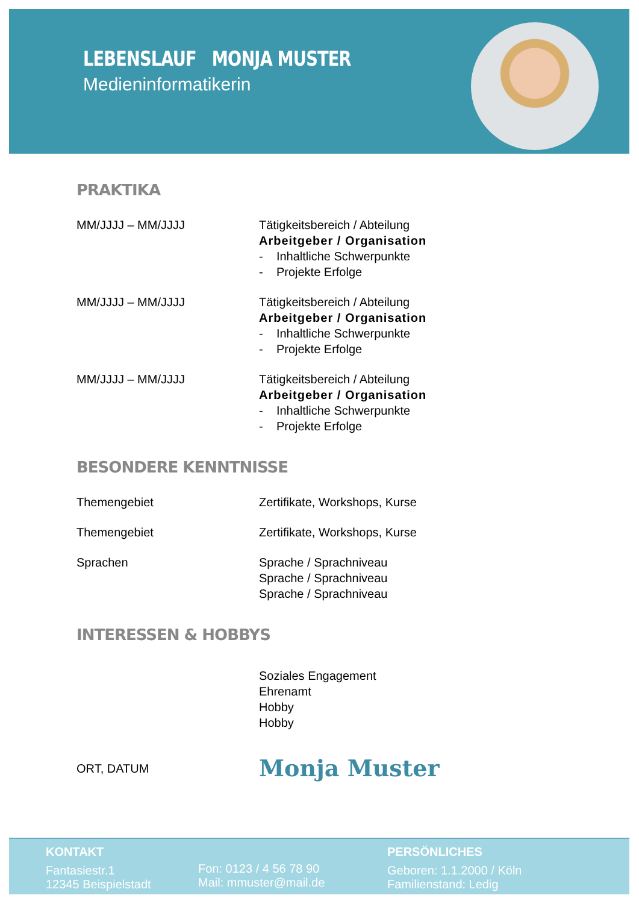LEBENSLAUF MONJA MUSTER
Medieninformatikerin
PRAKTIKA
MM/JJJJ – MM/JJJJ Tätigkeitsbereich / Abteilung
Arbeitgeber / Organisation
- Inhaltliche Schwerpunkte
- Projekte Erfolge
MM/JJJJ – MM/JJJJ Tätigkeitsbereich / Abteilung
Arbeitgeber / Organisation
- Inhaltliche Schwerpunkte
- Projekte Erfolge
MM/JJJJ – MM/JJJJ Tätigkeitsbereich / Abteilung
Arbeitgeber / Organisation
- Inhaltliche Schwerpunkte
- Projekte Erfolge
BESONDERE KENNTNISSE
Themengebiet Zertifikate, Workshops, Kurse
Themengebiet Zertifikate, Workshops, Kurse
Sprachen Sprache / Sprachniveau
Sprache / Sprachniveau
Sprache / Sprachniveau
INTERESSEN & HOBBYS
Soziales Engagement
Ehrenamt
Hobby
Hobby
ORT, DATUM
Monja Muster
KONTAKT
Fantasiestr.1
12345 Beispielstadt
Fon: 0123 / 4 56 78 90
Mail: mmuster@mail.de
PERSÖNLICHES
Geboren: 1.1.2000 / Köln
Familienstand: Ledig